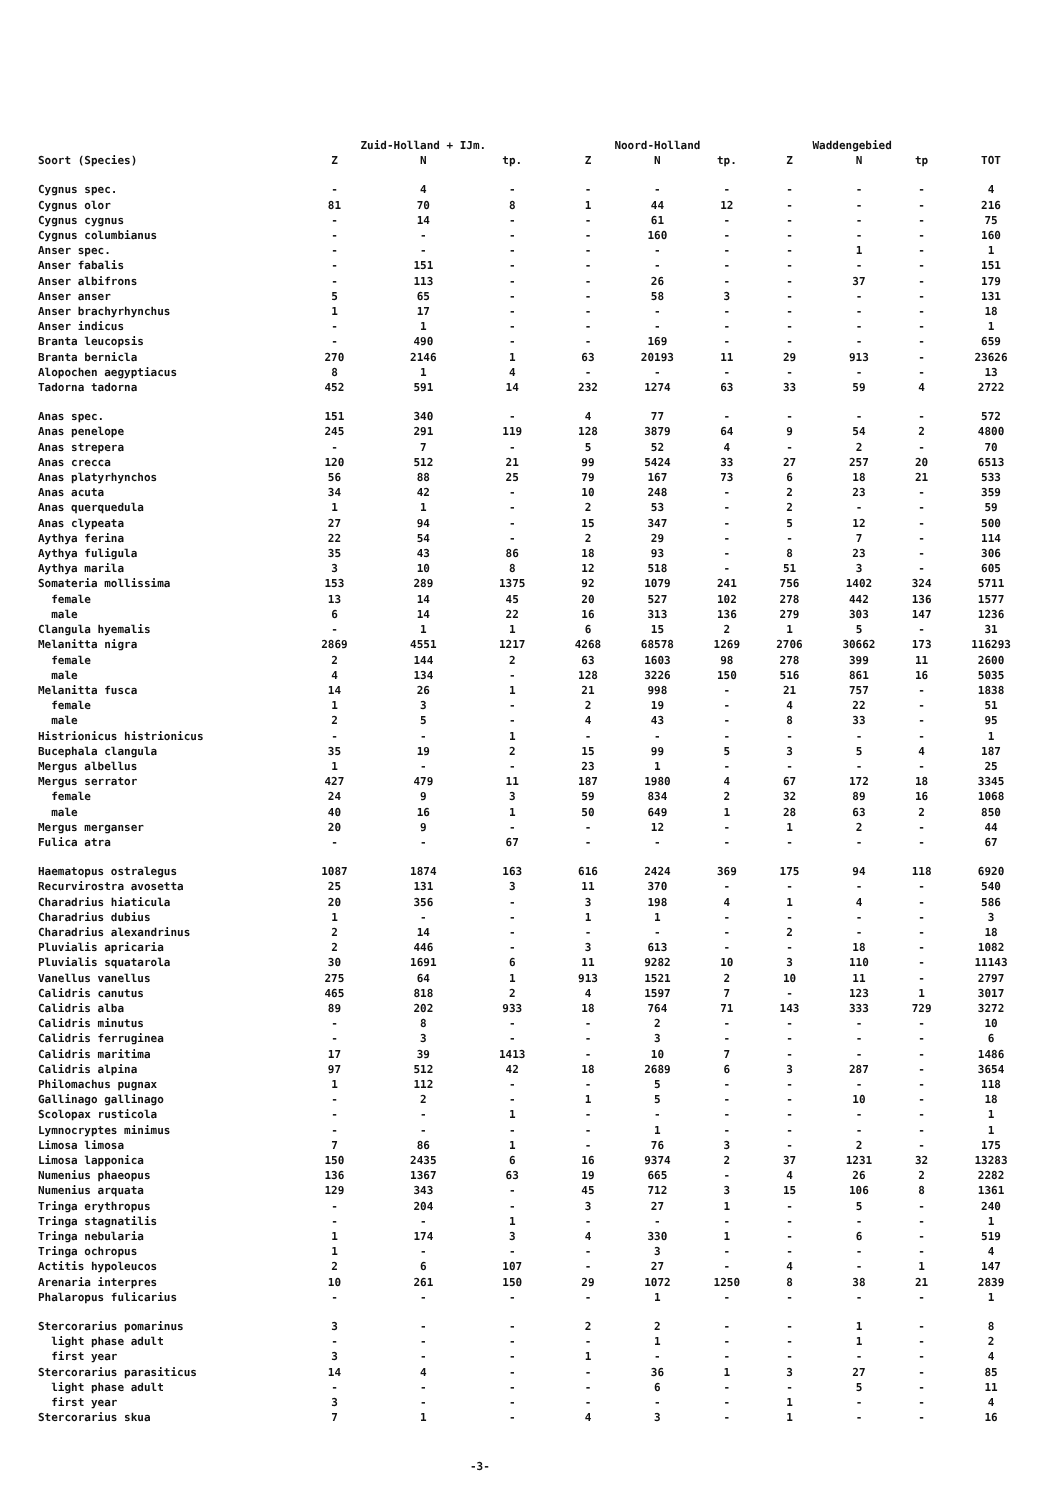| | Zuid-Holland + IJm. | | | Noord-Holland | | | Waddengebied | | | |
| --- | --- | --- | --- | --- | --- | --- | --- | --- | --- | --- |
| Soort (Species) | Z | N | tp. | Z | N | tp. | Z | N | tp | TOT |
| Cygnus spec. | - | 4 | - | - | - | - | - | - | - | 4 |
| Cygnus olor | 81 | 70 | 8 | 1 | 44 | 12 | - | - | - | 216 |
| Cygnus cygnus | - | 14 | - | - | 61 | - | - | - | - | 75 |
| Cygnus columbianus | - | - | - | - | 160 | - | - | - | - | 160 |
| Anser spec. | - | - | - | - | - | - | - | 1 | - | 1 |
| Anser fabalis | - | 151 | - | - | - | - | - | - | - | 151 |
| Anser albifrons | - | 113 | - | - | 26 | - | - | 37 | - | 179 |
| Anser anser | 5 | 65 | - | - | 58 | 3 | - | - | - | 131 |
| Anser brachyrhynchus | 1 | 17 | - | - | - | - | - | - | - | 18 |
| Anser indicus | - | 1 | - | - | - | - | - | - | - | 1 |
| Branta leucopsis | - | 490 | - | - | 169 | - | - | - | - | 659 |
| Branta bernicla | 270 | 2146 | 1 | 63 | 20193 | 11 | 29 | 913 | - | 23626 |
| Alopochen aegyptiacus | 8 | 1 | 4 | - | - | - | - | - | - | 13 |
| Tadorna tadorna | 452 | 591 | 14 | 232 | 1274 | 63 | 33 | 59 | 4 | 2722 |
| Anas spec. | 151 | 340 | - | 4 | 77 | - | - | - | - | 572 |
| Anas penelope | 245 | 291 | 119 | 128 | 3879 | 64 | 9 | 54 | 2 | 4800 |
| Anas strepera | - | 7 | - | 5 | 52 | 4 | - | 2 | - | 70 |
| Anas crecca | 120 | 512 | 21 | 99 | 5424 | 33 | 27 | 257 | 20 | 6513 |
| Anas platyrhynchos | 56 | 88 | 25 | 79 | 167 | 73 | 6 | 18 | 21 | 533 |
| Anas acuta | 34 | 42 | - | 10 | 248 | - | 2 | 23 | - | 359 |
| Anas querquedula | 1 | 1 | - | 2 | 53 | - | 2 | - | - | 59 |
| Anas clypeata | 27 | 94 | - | 15 | 347 | - | 5 | 12 | - | 500 |
| Aythya ferina | 22 | 54 | - | 2 | 29 | - | - | 7 | - | 114 |
| Aythya fuligula | 35 | 43 | 86 | 18 | 93 | - | 8 | 23 | - | 306 |
| Aythya marila | 3 | 10 | 8 | 12 | 518 | - | 51 | 3 | - | 605 |
| Somateria mollissima | 153 | 289 | 1375 | 92 | 1079 | 241 | 756 | 1402 | 324 | 5711 |
| female | 13 | 14 | 45 | 20 | 527 | 102 | 278 | 442 | 136 | 1577 |
| male | 6 | 14 | 22 | 16 | 313 | 136 | 279 | 303 | 147 | 1236 |
| Clangula hyemalis | - | 1 | 1 | 6 | 15 | 2 | 1 | 5 | - | 31 |
| Melanitta nigra | 2869 | 4551 | 1217 | 4268 | 68578 | 1269 | 2706 | 30662 | 173 | 116293 |
| female | 2 | 144 | 2 | 63 | 1603 | 98 | 278 | 399 | 11 | 2600 |
| male | 4 | 134 | - | 128 | 3226 | 150 | 516 | 861 | 16 | 5035 |
| Melanitta fusca | 14 | 26 | 1 | 21 | 998 | - | 21 | 757 | - | 1838 |
| female | 1 | 3 | - | 2 | 19 | - | 4 | 22 | - | 51 |
| male | 2 | 5 | - | 4 | 43 | - | 8 | 33 | - | 95 |
| Histrionicus histrionicus | - | - | 1 | - | - | - | - | - | - | 1 |
| Bucephala clangula | 35 | 19 | 2 | 15 | 99 | 5 | 3 | 5 | 4 | 187 |
| Mergus albellus | 1 | - | - | 23 | 1 | - | - | - | - | 25 |
| Mergus serrator | 427 | 479 | 11 | 187 | 1980 | 4 | 67 | 172 | 18 | 3345 |
| female | 24 | 9 | 3 | 59 | 834 | 2 | 32 | 89 | 16 | 1068 |
| male | 40 | 16 | 1 | 50 | 649 | 1 | 28 | 63 | 2 | 850 |
| Mergus merganser | 20 | 9 | - | - | 12 | - | 1 | 2 | - | 44 |
| Fulica atra | - | - | 67 | - | - | - | - | - | - | 67 |
| Haematopus ostralegus | 1087 | 1874 | 163 | 616 | 2424 | 369 | 175 | 94 | 118 | 6920 |
| Recurvirostra avosetta | 25 | 131 | 3 | 11 | 370 | - | - | - | - | 540 |
| Charadrius hiaticula | 20 | 356 | - | 3 | 198 | 4 | 1 | 4 | - | 586 |
| Charadrius dubius | 1 | - | - | 1 | 1 | - | - | - | - | 3 |
| Charadrius alexandrinus | 2 | 14 | - | - | - | - | 2 | - | - | 18 |
| Pluvialis apricaria | 2 | 446 | - | 3 | 613 | - | - | 18 | - | 1082 |
| Pluvialis squatarola | 30 | 1691 | 6 | 11 | 9282 | 10 | 3 | 110 | - | 11143 |
| Vanellus vanellus | 275 | 64 | 1 | 913 | 1521 | 2 | 10 | 11 | - | 2797 |
| Calidris canutus | 465 | 818 | 2 | 4 | 1597 | 7 | - | 123 | 1 | 3017 |
| Calidris alba | 89 | 202 | 933 | 18 | 764 | 71 | 143 | 333 | 729 | 3272 |
| Calidris minutus | - | 8 | - | - | 2 | - | - | - | - | 10 |
| Calidris ferruginea | - | 3 | - | - | 3 | - | - | - | - | 6 |
| Calidris maritima | 17 | 39 | 1413 | - | 10 | 7 | - | - | - | 1486 |
| Calidris alpina | 97 | 512 | 42 | 18 | 2689 | 6 | 3 | 287 | - | 3654 |
| Philomachus pugnax | 1 | 112 | - | - | 5 | - | - | - | - | 118 |
| Gallinago gallinago | - | 2 | - | 1 | 5 | - | - | 10 | - | 18 |
| Scolopax rusticola | - | - | 1 | - | - | - | - | - | - | 1 |
| Lymnocryptes minimus | - | - | - | - | 1 | - | - | - | - | 1 |
| Limosa limosa | 7 | 86 | 1 | - | 76 | 3 | - | 2 | - | 175 |
| Limosa lapponica | 150 | 2435 | 6 | 16 | 9374 | 2 | 37 | 1231 | 32 | 13283 |
| Numenius phaeopus | 136 | 1367 | 63 | 19 | 665 | - | 4 | 26 | 2 | 2282 |
| Numenius arquata | 129 | 343 | - | 45 | 712 | 3 | 15 | 106 | 8 | 1361 |
| Tringa erythropus | - | 204 | - | 3 | 27 | 1 | - | 5 | - | 240 |
| Tringa stagnatilis | - | - | 1 | - | - | - | - | - | - | 1 |
| Tringa nebularia | 1 | 174 | 3 | 4 | 330 | 1 | - | 6 | - | 519 |
| Tringa ochropus | 1 | - | - | - | 3 | - | - | - | - | 4 |
| Actitis hypoleucos | 2 | 6 | 107 | - | 27 | - | 4 | - | 1 | 147 |
| Arenaria interpres | 10 | 261 | 150 | 29 | 1072 | 1250 | 8 | 38 | 21 | 2839 |
| Phalaropus fulicarius | - | - | - | - | 1 | - | - | - | - | 1 |
| Stercorarius pomarinus | 3 | - | - | 2 | 2 | - | - | 1 | - | 8 |
| light phase adult | - | - | - | - | 1 | - | - | 1 | - | 2 |
| first year | 3 | - | - | 1 | - | - | - | - | - | 4 |
| Stercorarius parasiticus | 14 | 4 | - | - | 36 | 1 | 3 | 27 | - | 85 |
| light phase adult | - | - | - | - | 6 | - | - | 5 | - | 11 |
| first year | 3 | - | - | - | - | - | 1 | - | - | 4 |
| Stercorarius skua | 7 | 1 | - | 4 | 3 | - | 1 | - | - | 16 |
-3-